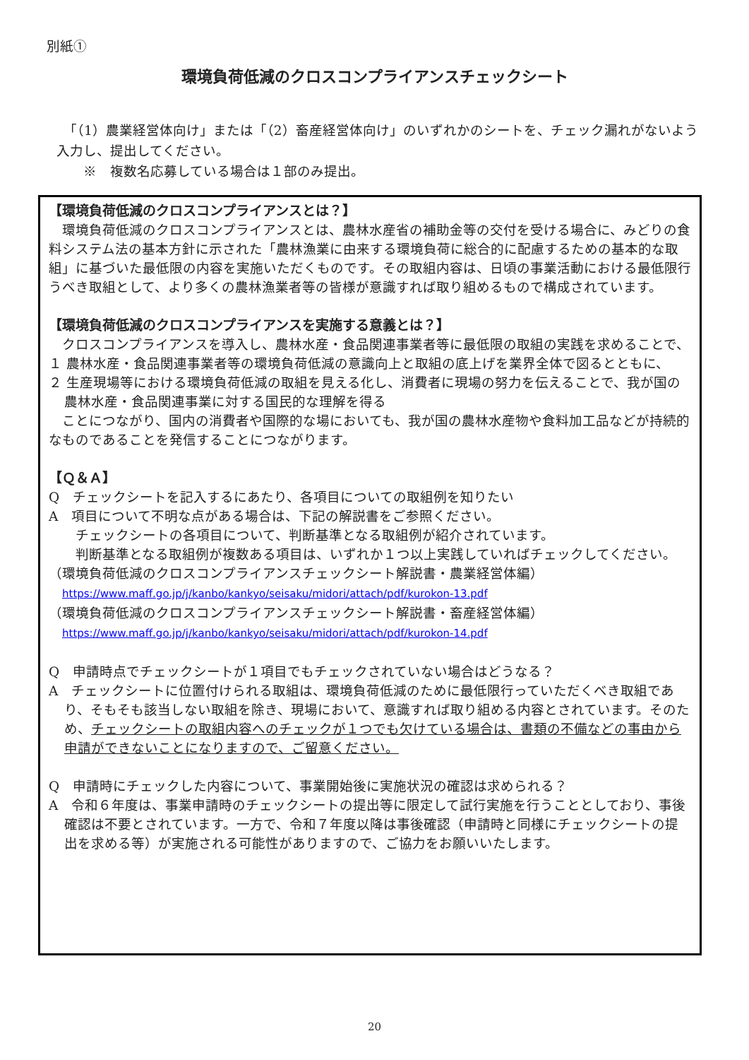別紙①
環境負荷低減のクロスコンプライアンスチェックシート
　「（1）農業経営体向け」または「（2）畜産経営体向け」のいずれかのシートを、チェック漏れがないよう入力し、提出してください。
　　※　複数名応募している場合は１部のみ提出。
【環境負荷低減のクロスコンプライアンスとは？】
　環境負荷低減のクロスコンプライアンスとは、農林水産省の補助金等の交付を受ける場合に、みどりの食料システム法の基本方針に示された「農林漁業に由来する環境負荷に総合的に配慮するための基本的な取組」に基づいた最低限の内容を実施いただくものです。その取組内容は、日頃の事業活動における最低限行うべき取組として、より多くの農林漁業者等の皆様が意識すれば取り組めるもので構成されています。
【環境負荷低減のクロスコンプライアンスを実施する意義とは？】
　クロスコンプライアンスを導入し、農林水産・食品関連事業者等に最低限の取組の実践を求めることで、
１ 農林水産・食品関連事業者等の環境負荷低減の意識向上と取組の底上げを業界全体で図るとともに、
２ 生産現場等における環境負荷低減の取組を見える化し、消費者に現場の努力を伝えることで、我が国の農林水産・食品関連事業に対する国民的な理解を得る
　ことにつながり、国内の消費者や国際的な場においても、我が国の農林水産物や食料加工品などが持続的なものであることを発信することにつながります。
【Ｑ＆Ａ】
Q　チェックシートを記入するにあたり、各項目についての取組例を知りたい
A　項目について不明な点がある場合は、下記の解説書をご参照ください。
　　チェックシートの各項目について、判断基準となる取組例が紹介されています。
　　判断基準となる取組例が複数ある項目は、いずれか１つ以上実践していればチェックしてください。
（環境負荷低減のクロスコンプライアンスチェックシート解説書・農業経営体編）
　https://www.maff.go.jp/j/kanbo/kankyo/seisaku/midori/attach/pdf/kurokon-13.pdf
（環境負荷低減のクロスコンプライアンスチェックシート解説書・畜産経営体編）
　https://www.maff.go.jp/j/kanbo/kankyo/seisaku/midori/attach/pdf/kurokon-14.pdf
Q　申請時点でチェックシートが１項目でもチェックされていない場合はどうなる？
A　チェックシートに位置付けられる取組は、環境負荷低減のために最低限行っていただくべき取組であり、そもそも該当しない取組を除き、現場において、意識すれば取り組める内容とされています。そのため、チェックシートの取組内容へのチェックが１つでも欠けている場合は、書類の不備などの事由から申請ができないことになりますので、ご留意ください。
Q　申請時にチェックした内容について、事業開始後に実施状況の確認は求められる？
A　令和６年度は、事業申請時のチェックシートの提出等に限定して試行実施を行うこととしており、事後確認は不要とされています。一方で、令和７年度以降は事後確認（申請時と同様にチェックシートの提出を求める等）が実施される可能性がありますので、ご協力をお願いいたします。
20